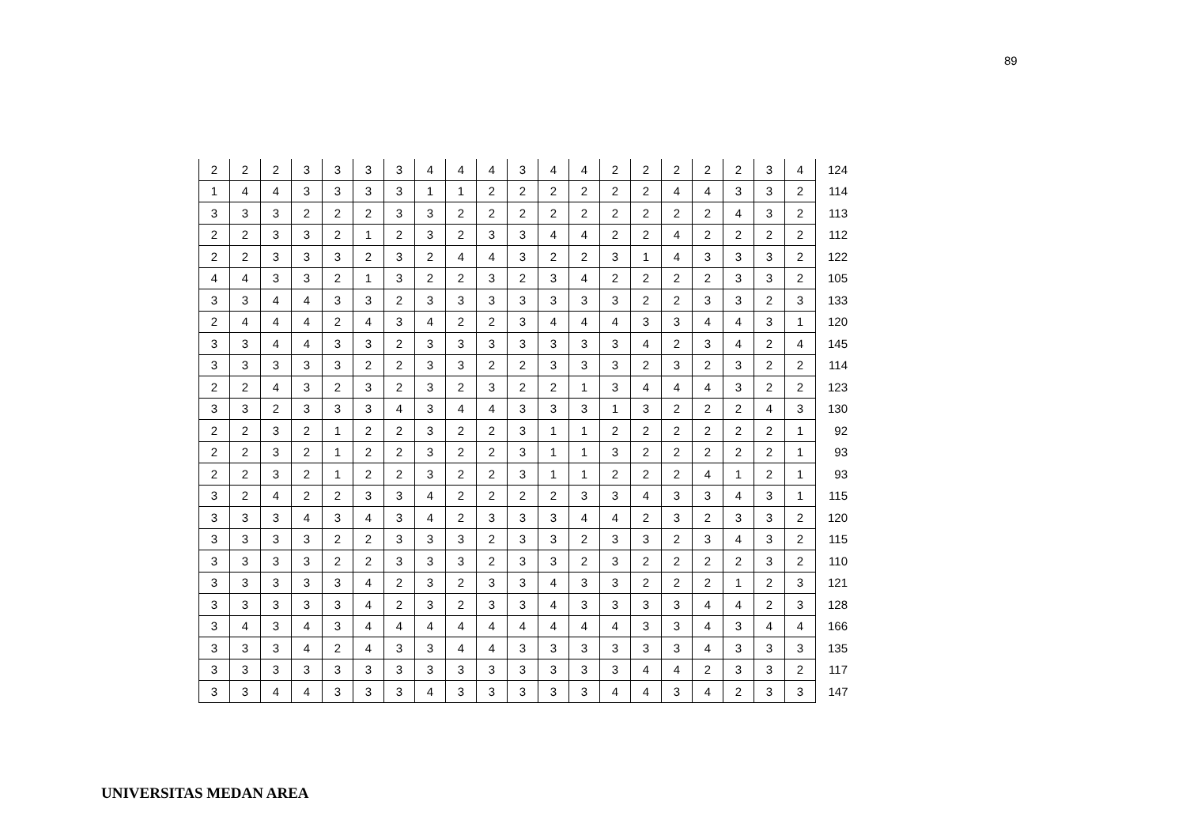89
| 2 | 2 | 2 | 3 | 3 | 3 | 3 | 4 | 4 | 4 | 3 | 4 | 4 | 2 | 2 | 2 | 2 | 2 | 3 | 4 | 124 |
| 1 | 4 | 4 | 3 | 3 | 3 | 3 | 1 | 1 | 2 | 2 | 2 | 2 | 2 | 2 | 4 | 4 | 3 | 3 | 2 | 114 |
| 3 | 3 | 3 | 2 | 2 | 2 | 3 | 3 | 2 | 2 | 2 | 2 | 2 | 2 | 2 | 2 | 2 | 4 | 3 | 2 | 113 |
| 2 | 2 | 3 | 3 | 2 | 1 | 2 | 3 | 2 | 3 | 3 | 4 | 4 | 2 | 2 | 4 | 2 | 2 | 2 | 2 | 112 |
| 2 | 2 | 3 | 3 | 3 | 2 | 3 | 2 | 4 | 4 | 3 | 2 | 2 | 3 | 1 | 4 | 3 | 3 | 3 | 2 | 122 |
| 4 | 4 | 3 | 3 | 2 | 1 | 3 | 2 | 2 | 3 | 2 | 3 | 4 | 2 | 2 | 2 | 2 | 3 | 3 | 2 | 105 |
| 3 | 3 | 4 | 4 | 3 | 3 | 2 | 3 | 3 | 3 | 3 | 3 | 3 | 3 | 2 | 2 | 3 | 3 | 2 | 3 | 133 |
| 2 | 4 | 4 | 4 | 2 | 4 | 3 | 4 | 2 | 2 | 3 | 4 | 4 | 4 | 3 | 3 | 4 | 4 | 3 | 1 | 120 |
| 3 | 3 | 4 | 4 | 3 | 3 | 2 | 3 | 3 | 3 | 3 | 3 | 3 | 3 | 4 | 2 | 3 | 4 | 2 | 4 | 145 |
| 3 | 3 | 3 | 3 | 3 | 2 | 2 | 3 | 3 | 2 | 2 | 3 | 3 | 3 | 2 | 3 | 2 | 3 | 2 | 2 | 114 |
| 2 | 2 | 4 | 3 | 2 | 3 | 2 | 3 | 2 | 3 | 2 | 2 | 1 | 3 | 4 | 4 | 4 | 3 | 2 | 2 | 123 |
| 3 | 3 | 2 | 3 | 3 | 3 | 4 | 3 | 4 | 4 | 3 | 3 | 3 | 1 | 3 | 2 | 2 | 2 | 4 | 3 | 130 |
| 2 | 2 | 3 | 2 | 1 | 2 | 2 | 3 | 2 | 2 | 3 | 1 | 1 | 2 | 2 | 2 | 2 | 2 | 2 | 1 | 92 |
| 2 | 2 | 3 | 2 | 1 | 2 | 2 | 3 | 2 | 2 | 3 | 1 | 1 | 3 | 2 | 2 | 2 | 2 | 2 | 1 | 93 |
| 2 | 2 | 3 | 2 | 1 | 2 | 2 | 3 | 2 | 2 | 3 | 1 | 1 | 2 | 2 | 2 | 4 | 1 | 2 | 1 | 93 |
| 3 | 2 | 4 | 2 | 2 | 3 | 3 | 4 | 2 | 2 | 2 | 2 | 3 | 3 | 4 | 3 | 3 | 4 | 3 | 1 | 115 |
| 3 | 3 | 3 | 4 | 3 | 4 | 3 | 4 | 2 | 3 | 3 | 3 | 4 | 4 | 2 | 3 | 2 | 3 | 3 | 2 | 120 |
| 3 | 3 | 3 | 3 | 2 | 2 | 3 | 3 | 3 | 2 | 3 | 3 | 2 | 3 | 3 | 2 | 3 | 4 | 3 | 2 | 115 |
| 3 | 3 | 3 | 3 | 2 | 2 | 3 | 3 | 3 | 2 | 3 | 3 | 2 | 3 | 2 | 2 | 2 | 2 | 3 | 2 | 110 |
| 3 | 3 | 3 | 3 | 3 | 4 | 2 | 3 | 2 | 3 | 3 | 4 | 3 | 3 | 2 | 2 | 2 | 1 | 2 | 3 | 121 |
| 3 | 3 | 3 | 3 | 3 | 4 | 2 | 3 | 2 | 3 | 3 | 4 | 3 | 3 | 3 | 3 | 4 | 4 | 2 | 3 | 128 |
| 3 | 4 | 3 | 4 | 3 | 4 | 4 | 4 | 4 | 4 | 4 | 4 | 4 | 4 | 3 | 3 | 4 | 3 | 4 | 4 | 166 |
| 3 | 3 | 3 | 4 | 2 | 4 | 3 | 3 | 4 | 4 | 3 | 3 | 3 | 3 | 3 | 3 | 4 | 3 | 3 | 3 | 135 |
| 3 | 3 | 3 | 3 | 3 | 3 | 3 | 3 | 3 | 3 | 3 | 3 | 3 | 3 | 4 | 4 | 2 | 3 | 3 | 2 | 117 |
| 3 | 3 | 4 | 4 | 3 | 3 | 3 | 4 | 3 | 3 | 3 | 3 | 3 | 4 | 4 | 3 | 4 | 2 | 3 | 3 | 147 |
UNIVERSITAS MEDAN AREA